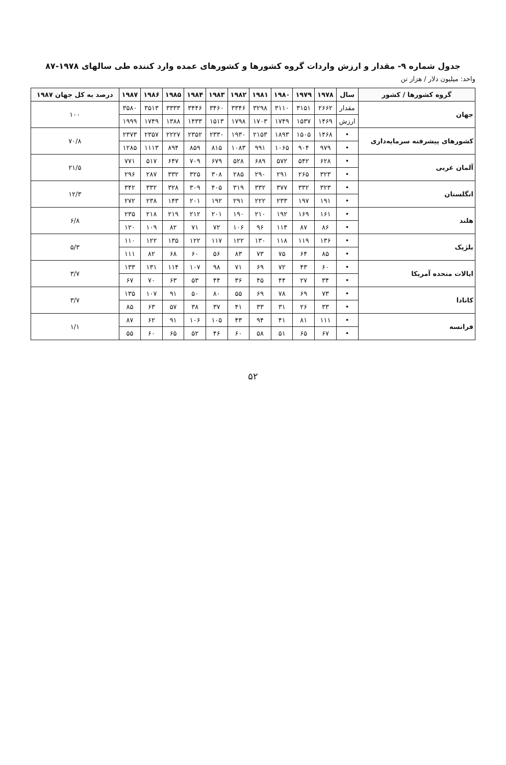جدول شماره ۹- مقدار و ارزش واردات گروه کشورها و کشورهای عمده وارد کننده طی سالهای ۱۹۷۸-۸۷
واحد: میلیون دلار / هزار تن
| گروه کشورها / کشور | سال | ۱۹۷۸ | ۱۹۷۹ | ۱۹۸۰ | ۱۹۸۱ | ۱۹۸۲ | ۱۹۸۳ | ۱۹۸۴ | ۱۹۸۵ | ۱۹۸۶ | ۱۹۸۷ | درصد به کل جهان ۱۹۸۷ |
| --- | --- | --- | --- | --- | --- | --- | --- | --- | --- | --- | --- | --- |
| جهان | مقدار | ۲۶۶۲ | ۳۱۵۱ | ۳۱۱۰ | ۳۲۹۸ | ۳۳۴۶ | ۳۴۶۰ | ۳۴۴۶ | ۳۳۳۳ | ۳۵۱۳ | ۳۵۸۰ | ۱۰۰ |
| | ارزش | ۱۴۶۹ | ۱۵۳۷ | ۱۷۴۹ | ۱۷۰۳ | ۱۷۹۸ | ۱۵۱۳ | ۱۴۳۳ | ۱۳۸۸ | ۱۷۴۹ | ۱۹۹۹ | |
| کشورهای پیشرفته سرمایه‌داری | • | ۱۴۶۸ | ۱۵۰۵ | ۱۸۹۳ | ۲۱۵۳ | ۱۹۳۰ | ۲۳۳۰ | ۲۳۵۲ | ۲۲۲۷ | ۲۳۵۷ | ۲۳۷۳ | ۷۰/۸ |
| | • | ۹۷۹ | ۹۰۴ | ۱۰۶۵ | ۹۹۱ | ۱۰۸۳ | ۸۱۵ | ۸۵۹ | ۸۹۴ | ۱۱۱۳ | ۱۲۸۵ | |
| آلمان غربی | • | ۶۲۸ | ۵۴۲ | ۵۷۲ | ۶۸۹ | ۵۲۸ | ۶۷۹ | ۷۰۹ | ۶۴۷ | ۵۱۷ | ۷۷۱ | ۲۱/۵ |
| | • | ۳۲۳ | ۲۶۵ | ۲۹۱ | ۲۹۰ | ۲۸۵ | ۳۰۸ | ۳۲۵ | ۳۳۲ | ۲۸۷ | ۲۹۶ | |
| انگلستان | • | ۳۲۳ | ۳۳۲ | ۳۷۷ | ۳۳۲ | ۳۱۹ | ۴۰۵ | ۳۰۹ | ۳۲۸ | ۳۳۲ | ۳۴۲ | ۱۲/۳ |
| | • | ۱۹۱ | ۱۹۷ | ۲۳۳ | ۲۲۲ | ۲۹۱ | ۱۹۲ | ۲۰۱ | ۱۴۳ | ۲۳۸ | ۲۷۲ | |
| هلند | • | ۱۶۱ | ۱۶۹ | ۱۹۲ | ۲۱۰ | ۱۹۰ | ۲۰۱ | ۲۱۲ | ۲۱۹ | ۲۱۸ | ۲۳۵ | ۶/۸ |
| | • | ۸۶ | ۸۷ | ۱۱۴ | ۹۶ | ۱۰۶ | ۷۲ | ۷۱ | ۸۲ | ۱۰۹ | ۱۲۰ | |
| بلژیک | • | ۱۳۶ | ۱۱۹ | ۱۱۸ | ۱۳۰ | ۱۲۲ | ۱۱۷ | ۱۲۲ | ۱۳۵ | ۱۲۲ | ۱۱۰ | ۵/۳ |
| | • | ۸۵ | ۶۴ | ۷۵ | ۷۳ | ۸۳ | ۵۶ | ۶۰ | ۶۸ | ۸۲ | ۱۱۱ | |
| ایالات متحده آمریکا | • | ۶۰ | ۴۳ | ۷۲ | ۶۹ | ۷۱ | ۹۸ | ۱۰۷ | ۱۱۴ | ۱۳۱ | ۱۳۳ | ۳/۷ |
| | • | ۳۴ | ۲۷ | ۴۴ | ۴۵ | ۳۶ | ۴۴ | ۵۳ | ۶۳ | ۷۰ | ۶۷ | |
| کانادا | • | ۷۳ | ۶۹ | ۷۸ | ۶۹ | ۵۵ | ۸۰ | ۵۰ | ۹۱ | ۱۰۷ | ۱۳۵ | ۳/۷ |
| | • | ۳۳ | ۲۶ | ۳۱ | ۳۳ | ۴۱ | ۳۷ | ۳۸ | ۵۷ | ۶۳ | ۸۵ | |
| فرانسه | • | ۱۱۱ | ۸۱ | ۴۱ | ۹۴ | ۴۳ | ۱۰۵ | ۱۰۶ | ۹۱ | ۶۲ | ۸۷ | ۱/۱ |
| | • | ۶۷ | ۶۵ | ۵۱ | ۵۸ | ۶۰ | ۴۶ | ۵۲ | ۶۵ | ۶۰ | ۵۵ | |
۵۲